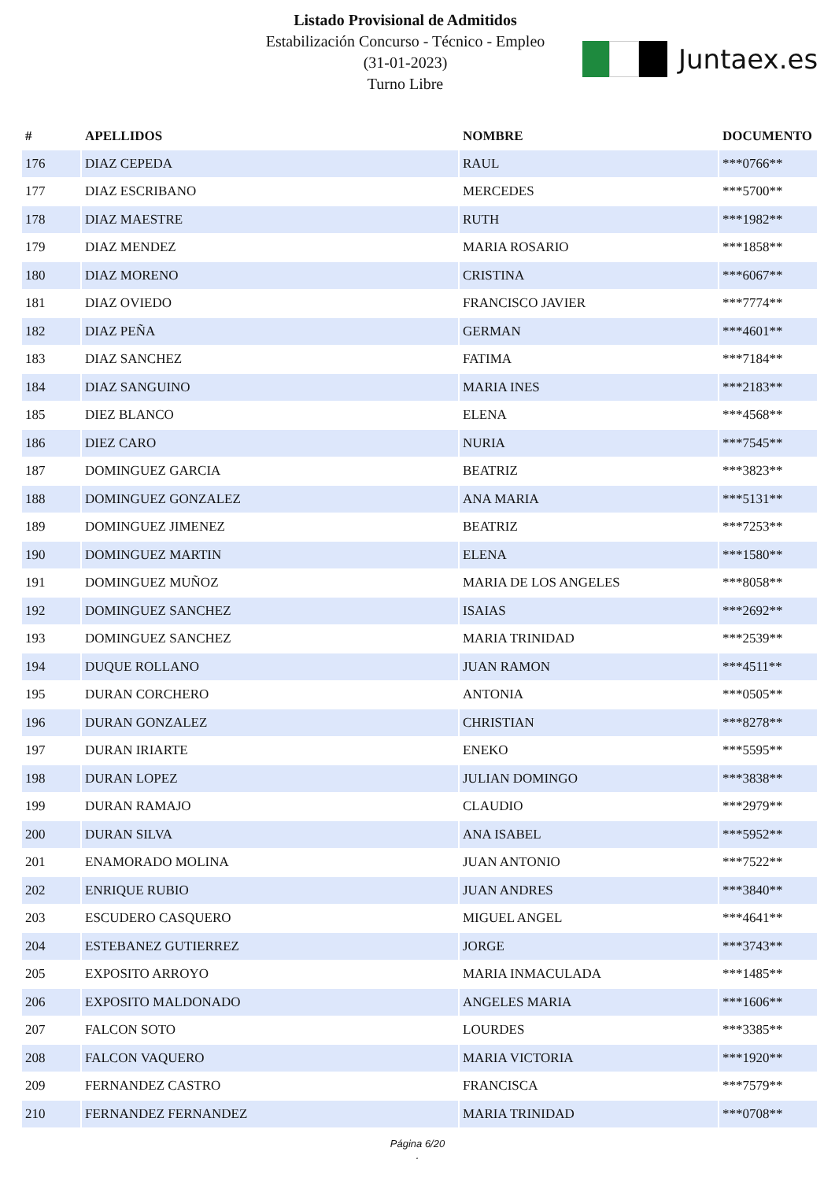Listado Provisional de Admitidos
Estabilización Concurso - Técnico - Empleo
(31-01-2023)
Turno Libre
Juntaex.es
| # | APELLIDOS | NOMBRE | DOCUMENTO |
| --- | --- | --- | --- |
| 176 | DIAZ CEPEDA | RAUL | ***0766** |
| 177 | DIAZ ESCRIBANO | MERCEDES | ***5700** |
| 178 | DIAZ MAESTRE | RUTH | ***1982** |
| 179 | DIAZ MENDEZ | MARIA ROSARIO | ***1858** |
| 180 | DIAZ MORENO | CRISTINA | ***6067** |
| 181 | DIAZ OVIEDO | FRANCISCO JAVIER | ***7774** |
| 182 | DIAZ PEÑA | GERMAN | ***4601** |
| 183 | DIAZ SANCHEZ | FATIMA | ***7184** |
| 184 | DIAZ SANGUINO | MARIA INES | ***2183** |
| 185 | DIEZ BLANCO | ELENA | ***4568** |
| 186 | DIEZ CARO | NURIA | ***7545** |
| 187 | DOMINGUEZ GARCIA | BEATRIZ | ***3823** |
| 188 | DOMINGUEZ GONZALEZ | ANA MARIA | ***5131** |
| 189 | DOMINGUEZ JIMENEZ | BEATRIZ | ***7253** |
| 190 | DOMINGUEZ MARTIN | ELENA | ***1580** |
| 191 | DOMINGUEZ MUÑOZ | MARIA DE LOS ANGELES | ***8058** |
| 192 | DOMINGUEZ SANCHEZ | ISAIAS | ***2692** |
| 193 | DOMINGUEZ SANCHEZ | MARIA TRINIDAD | ***2539** |
| 194 | DUQUE ROLLANO | JUAN RAMON | ***4511** |
| 195 | DURAN CORCHERO | ANTONIA | ***0505** |
| 196 | DURAN GONZALEZ | CHRISTIAN | ***8278** |
| 197 | DURAN IRIARTE | ENEKO | ***5595** |
| 198 | DURAN LOPEZ | JULIAN DOMINGO | ***3838** |
| 199 | DURAN RAMAJO | CLAUDIO | ***2979** |
| 200 | DURAN SILVA | ANA ISABEL | ***5952** |
| 201 | ENAMORADO MOLINA | JUAN ANTONIO | ***7522** |
| 202 | ENRIQUE RUBIO | JUAN ANDRES | ***3840** |
| 203 | ESCUDERO CASQUERO | MIGUEL ANGEL | ***4641** |
| 204 | ESTEBANEZ GUTIERREZ | JORGE | ***3743** |
| 205 | EXPOSITO ARROYO | MARIA INMACULADA | ***1485** |
| 206 | EXPOSITO MALDONADO | ANGELES MARIA | ***1606** |
| 207 | FALCON SOTO | LOURDES | ***3385** |
| 208 | FALCON VAQUERO | MARIA VICTORIA | ***1920** |
| 209 | FERNANDEZ CASTRO | FRANCISCA | ***7579** |
| 210 | FERNANDEZ FERNANDEZ | MARIA TRINIDAD | ***0708** |
Página 6/20
.